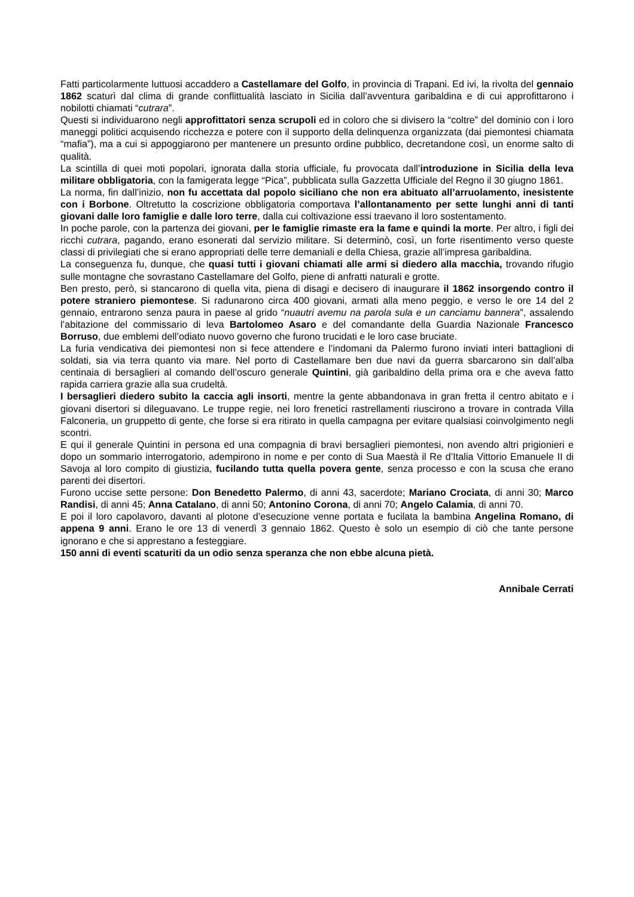Fatti particolarmente luttuosi accaddero a Castellamare del Golfo, in provincia di Trapani. Ed ivi, la rivolta del gennaio 1862 scaturì dal clima di grande conflittualità lasciato in Sicilia dall’avventura garibaldina e di cui approfittarono i nobilotti chiamati “cutrara”.
Questi si individuarono negli approfittatori senza scrupoli ed in coloro che si divisero la “coltre” del dominio con i loro maneggi politici acquisendo ricchezza e potere con il supporto della delinquenza organizzata (dai piemontesi chiamata “mafia”), ma a cui si appoggiarono per mantenere un presunto ordine pubblico, decretandone così, un enorme salto di qualità.
La scintilla di quei moti popolari, ignorata dalla storia ufficiale, fu provocata dall’introduzione in Sicilia della leva militare obbligatoria, con la famigerata legge “Pica”, pubblicata sulla Gazzetta Ufficiale del Regno il 30 giugno 1861.
La norma, fin dall’inizio, non fu accettata dal popolo siciliano che non era abituato all’arruolamento, inesistente con i Borbone. Oltretutto la coscrizione obbligatoria comportava l’allontanamento per sette lunghi anni di tanti giovani dalle loro famiglie e dalle loro terre, dalla cui coltivazione essi traevano il loro sostentamento.
In poche parole, con la partenza dei giovani, per le famiglie rimaste era la fame e quindi la morte. Per altro, i figli dei ricchi cutrara, pagando, erano esonerati dal servizio militare. Si determinò, così, un forte risentimento verso queste classi di privilegiati che si erano appropriati delle terre demaniali e della Chiesa, grazie all’impresa garibaldina.
La conseguenza fu, dunque, che quasi tutti i giovani chiamati alle armi si diedero alla macchia, trovando rifugio sulle montagne che sovrastano Castellamare del Golfo, piene di anfratti naturali e grotte.
Ben presto, però, si stancarono di quella vita, piena di disagi e decisero di inaugurare il 1862 insorgendo contro il potere straniero piemontese. Si radunarono circa 400 giovani, armati alla meno peggio, e verso le ore 14 del 2 gennaio, entrarono senza paura in paese al grido “nuautri avemu na parola sula e un canciamu bannera”, assalendo l’abitazione del commissario di leva Bartolomeo Asaro e del comandante della Guardia Nazionale Francesco Borruso, due emblemi dell’odiato nuovo governo che furono trucidati e le loro case bruciate.
La furia vendicativa dei piemontesi non si fece attendere e l’indomani da Palermo furono inviati interi battaglioni di soldati, sia via terra quanto via mare. Nel porto di Castellamare ben due navi da guerra sbarcarono sin dall’alba centinaia di bersaglieri al comando dell’oscuro generale Quintini, già garibaldino della prima ora e che aveva fatto rapida carriera grazie alla sua crudeltà.
I bersaglieri diedero subito la caccia agli insorti, mentre la gente abbandonava in gran fretta il centro abitato e i giovani disertori si dileguavano. Le truppe regie, nei loro frenetici rastrellamenti riuscirono a trovare in contrada Villa Falconeria, un gruppetto di gente, che forse si era ritirato in quella campagna per evitare qualsiasi coinvolgimento negli scontri.
E qui il generale Quintini in persona ed una compagnia di bravi bersaglieri piemontesi, non avendo altri prigionieri e dopo un sommario interrogatorio, adempirono in nome e per conto di Sua Maestà il Re d’Italia Vittorio Emanuele II di Savoja al loro compito di giustizia, fucilando tutta quella povera gente, senza processo e con la scusa che erano parenti dei disertori.
Furono uccise sette persone: Don Benedetto Palermo, di anni 43, sacerdote; Mariano Crociata, di anni 30; Marco Randisi, di anni 45; Anna Catalano, di anni 50; Antonino Corona, di anni 70; Angelo Calamia, di anni 70.
E poi il loro capolavoro, davanti al plotone d’esecuzione venne portata e fucilata la bambina Angelina Romano, di appena 9 anni. Erano le ore 13 di venerdì 3 gennaio 1862. Questo è solo un esempio di ciò che tante persone ignorano e che si apprestano a festeggiare.
150 anni di eventi scaturiti da un odio senza speranza che non ebbe alcuna pietà.
Annibale Cerrati